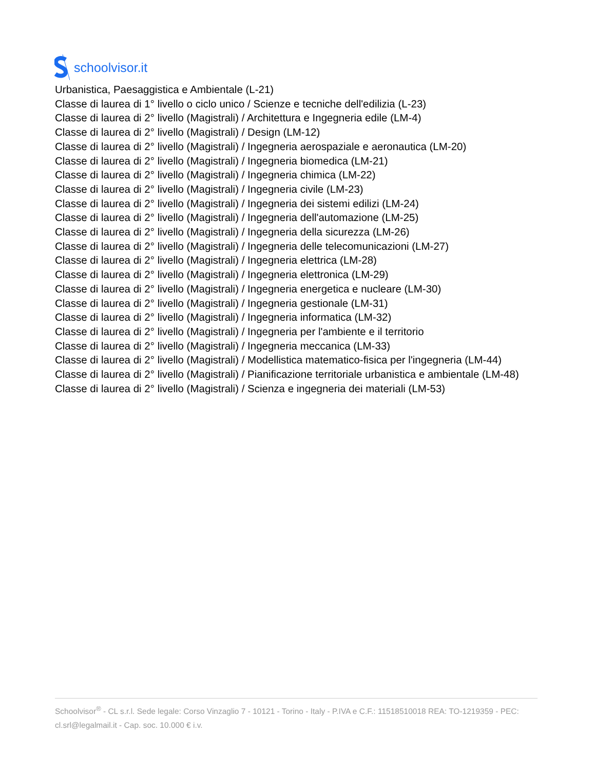schoolvisor.it
Urbanistica, Paesaggistica e Ambientale (L-21)
Classe di laurea di 1° livello o ciclo unico / Scienze e tecniche dell'edilizia (L-23)
Classe di laurea di 2° livello (Magistrali) / Architettura e Ingegneria edile (LM-4)
Classe di laurea di 2° livello (Magistrali) / Design (LM-12)
Classe di laurea di 2° livello (Magistrali) / Ingegneria aerospaziale e aeronautica (LM-20)
Classe di laurea di 2° livello (Magistrali) / Ingegneria biomedica (LM-21)
Classe di laurea di 2° livello (Magistrali) / Ingegneria chimica (LM-22)
Classe di laurea di 2° livello (Magistrali) / Ingegneria civile (LM-23)
Classe di laurea di 2° livello (Magistrali) / Ingegneria dei sistemi edilizi (LM-24)
Classe di laurea di 2° livello (Magistrali) / Ingegneria dell'automazione (LM-25)
Classe di laurea di 2° livello (Magistrali) / Ingegneria della sicurezza (LM-26)
Classe di laurea di 2° livello (Magistrali) / Ingegneria delle telecomunicazioni (LM-27)
Classe di laurea di 2° livello (Magistrali) / Ingegneria elettrica (LM-28)
Classe di laurea di 2° livello (Magistrali) / Ingegneria elettronica (LM-29)
Classe di laurea di 2° livello (Magistrali) / Ingegneria energetica e nucleare (LM-30)
Classe di laurea di 2° livello (Magistrali) / Ingegneria gestionale (LM-31)
Classe di laurea di 2° livello (Magistrali) / Ingegneria informatica (LM-32)
Classe di laurea di 2° livello (Magistrali) / Ingegneria per l'ambiente e il territorio
Classe di laurea di 2° livello (Magistrali) / Ingegneria meccanica (LM-33)
Classe di laurea di 2° livello (Magistrali) / Modellistica matematico-fisica per l'ingegneria (LM-44)
Classe di laurea di 2° livello (Magistrali) / Pianificazione territoriale urbanistica e ambientale (LM-48)
Classe di laurea di 2° livello (Magistrali) / Scienza e ingegneria dei materiali (LM-53)
Schoolvisor<sup>®</sup> - CL s.r.l. Sede legale: Corso Vinzaglio 7 - 10121 - Torino - Italy - P.IVA e C.F.: 11518510018 REA: TO-1219359 - PEC: cl.srl@legalmail.it - Cap. soc. 10.000 € i.v.